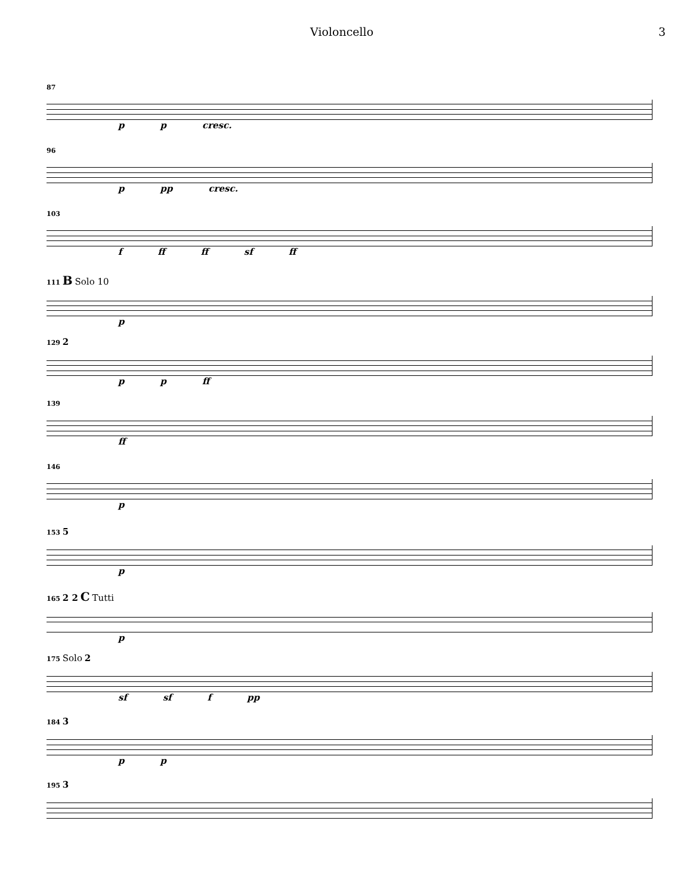Violoncello 3
87
p p cresc.
96
p pp cresc.
103
f ff ff sf ff
111 B Solo 10
p
129 2
p p ff
139
ff
146
p
153 5
p
165 2 2 C Tutti
p
175 Solo 2
sf sf f pp
184 3
p p
195 3